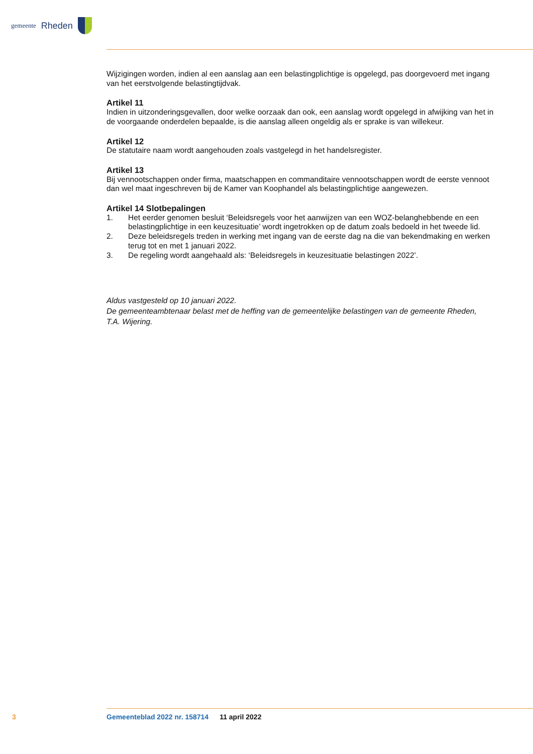gemeente Rheden
Wijzigingen worden, indien al een aanslag aan een belastingplichtige is opgelegd, pas doorgevoerd met ingang van het eerstvolgende belastingtijdvak.
Artikel 11
Indien in uitzonderingsgevallen, door welke oorzaak dan ook, een aanslag wordt opgelegd in afwijking van het in de voorgaande onderdelen bepaalde, is die aanslag alleen ongeldig als er sprake is van willekeur.
Artikel 12
De statutaire naam wordt aangehouden zoals vastgelegd in het handelsregister.
Artikel 13
Bij vennootschappen onder firma, maatschappen en commanditaire vennootschappen wordt de eerste vennoot dan wel maat ingeschreven bij de Kamer van Koophandel als belastingplichtige aangewezen.
Artikel 14 Slotbepalingen
1. Het eerder genomen besluit ‘Beleidsregels voor het aanwijzen van een WOZ-belanghebbende en een belastingplichtige in een keuzesituatie’ wordt ingetrokken op de datum zoals bedoeld in het tweede lid.
2. Deze beleidsregels treden in werking met ingang van de eerste dag na die van bekendmaking en werken terug tot en met 1 januari 2022.
3. De regeling wordt aangehaald als: ‘Beleidsregels in keuzesituatie belastingen 2022’.
Aldus vastgesteld op 10 januari 2022.
De gemeenteambtenaar belast met de heffing van de gemeentelijke belastingen van de gemeente Rheden,
T.A. Wijering.
3 Gemeenteblad 2022 nr. 158714 11 april 2022